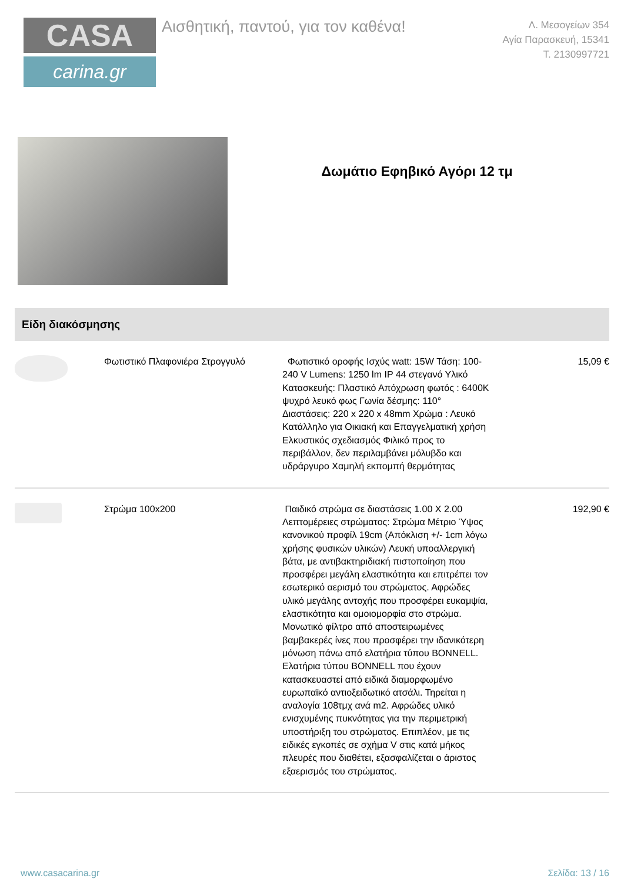CASA
carina.gr
Αισθητική, παντού, για τον καθένα!
Λ. Μεσογείων 354
Αγία Παρασκευή, 15341
Τ. 2130997721
Δωμάτιο Εφηβικό Αγόρι 12 τμ
Είδη διακόσμησης
| | Φωτιστικό Πλαφονιέρα Στρογγυλό | Φωτιστικό οροφής Ισχύς watt: 15W Τάση: 100-240 V Lumens: 1250 lm IP 44 στεγανό Υλικό Κατασκευής: Πλαστικό Απόχρωση φωτός : 6400K ψυχρό λευκό φως Γωνία δέσμης: 110° Διαστάσεις: 220 x 220 x 48mm Χρώμα : Λευκό Κατάλληλο για Οικιακή και Επαγγελματική χρήση Ελκυστικός σχεδιασμός Φιλικό προς το περιβάλλον, δεν περιλαμβάνει μόλυβδο και υδράργυρο Χαμηλή εκπομπή θερμότητας | 15,09 € |
| | Στρώμα 100x200 | Παιδικό στρώμα σε διαστάσεις 1.00 Χ 2.00 Λεπτομέρειες στρώματος: Στρώμα Μέτριο Ύψος κανονικού προφίλ 19cm (Απόκλιση +/- 1cm λόγω χρήσης φυσικών υλικών) Λευκή υποαλλεργική βάτα, με αντιβακτηριδιακή πιστοποίηση που προσφέρει μεγάλη ελαστικότητα και επιτρέπει τον εσωτερικό αερισμό του στρώματος. Αφρώδες υλικό μεγάλης αντοχής που προσφέρει ευκαμψία, ελαστικότητα και ομοιομορφία στο στρώμα. Μονωτικό φίλτρο από αποστειρωμένες βαμβακερές ίνες που προσφέρει την ιδανικότερη μόνωση πάνω από ελατήρια τύπου BONNELL. Ελατήρια τύπου BONNELL που έχουν κατασκευαστεί από ειδικά διαμορφωμένο ευρωπαϊκό αντιοξειδωτικό ατσάλι. Τηρείται η αναλογία 108τμχ ανά m2. Αφρώδες υλικό ενισχυμένης πυκνότητας για την περιμετρική υποστήριξη του στρώματος. Επιπλέον, με τις ειδικές εγκοπές σε σχήμα V στις κατά μήκος πλευρές που διαθέτει, εξασφαλίζεται ο άριστος εξαερισμός του στρώματος. | 192,90 € |
www.casacarina.gr Σελίδα: 13 / 16